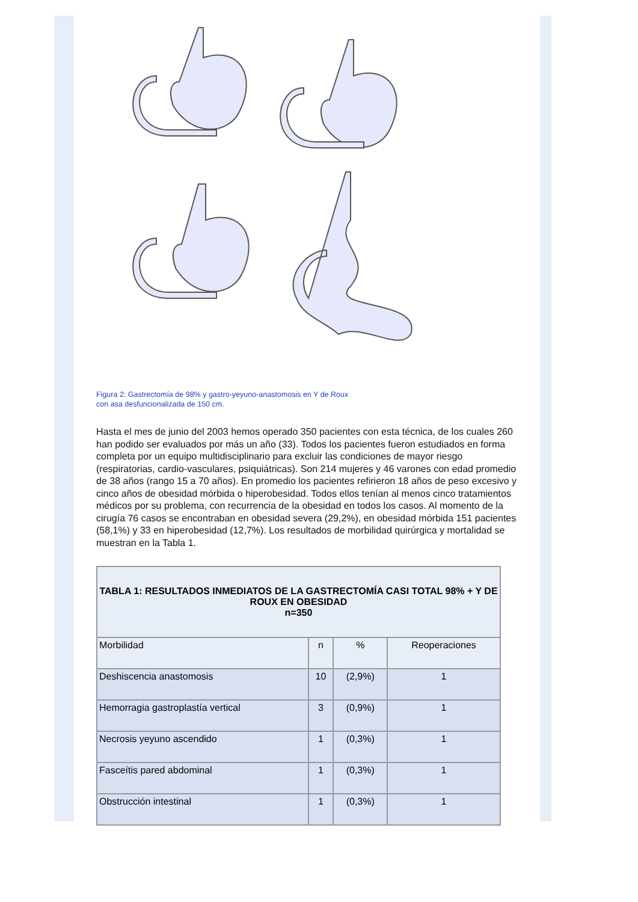Figura 2: Gastrectomía de 98% y gastro-yeyuno-anastomosis en Y de Roux
con asa desfuncionalizada de 150 cm.
Hasta el mes de junio del 2003 hemos operado 350 pacientes con esta técnica, de los cuales 260 han podido ser evaluados por más un año (33). Todos los pacientes fueron estudiados en forma completa por un equipo multidisciplinario para excluir las condiciones de mayor riesgo (respiratorias, cardio-vasculares, psiquiátricas). Son 214 mujeres y 46 varones con edad promedio de 38 años (rango 15 a 70 años). En promedio los pacientes refirieron 18 años de peso excesivo y cinco años de obesidad mórbida o hiperobesidad. Todos ellos tenían al menos cinco tratamientos médicos por su problema, con recurrencia de la obesidad en todos los casos. Al momento de la cirugía 76 casos se encontraban en obesidad severa (29,2%), en obesidad mórbida 151 pacientes (58,1%) y 33 en hiperobesidad (12,7%). Los resultados de morbilidad quirúrgica y mortalidad se muestran en la Tabla 1.
| TABLA 1: RESULTADOS INMEDIATOS DE LA GASTRECTOMÍA CASI TOTAL 98% + Y DE ROUX EN OBESIDAD n=350 | | | |
| --- | --- | --- | --- |
| Morbilidad | n | % | Reoperaciones |
| Deshiscencia anastomosis | 10 | (2,9%) | 1 |
| Hemorragia gastroplastía vertical | 3 | (0,9%) | 1 |
| Necrosis yeyuno ascendido | 1 | (0,3%) | 1 |
| Fasceítis pared abdominal | 1 | (0,3%) | 1 |
| Obstrucción intestinal | 1 | (0,3%) | 1 |